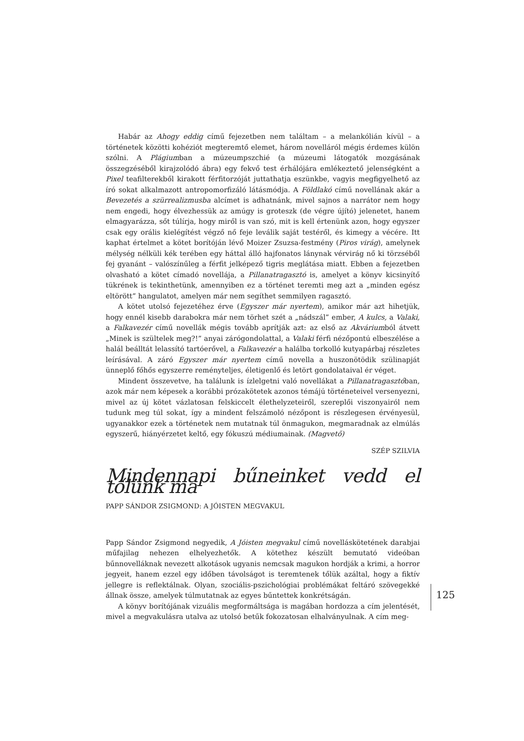Habár az Ahogy eddig című fejezetben nem találtam – a melankólián kívül – a történetek közötti kohéziót megteremtő elemet, három novelláról mégis érdemes külön szólni. A Plágiumban a múzeumpszchié (a múzeumi látogatók mozgásának összegzéséből kirajzolódó ábra) egy fekvő test érhálójára emlékeztető jelenségként a Pixel teafilterekből kirakott férfitorzóját juttathatja eszünkbe, vagyis megfigyelhető az író sokat alkalmazott antropomorfizáló látásmódja. A Földlakó című novellának akár a Bevezetés a szürrealizmusba alcímet is adhatnánk, mivel sajnos a narrátor nem hogy nem engedi, hogy élvezhessük az amúgy is groteszk (de végre újító) jelenetet, hanem elmagyarázza, sőt túlírja, hogy miről is van szó, mit is kell értenünk azon, hogy egyszer csak egy orális kielégítést végző nő feje leválik saját testéről, és kimegy a vécére. Itt kaphat értelmet a kötet borítóján lévő Moizer Zsuzsa-festmény (Piros virág), amelynek mélység nélküli kék terében egy háttal álló hajfonatos lánynak vérvirág nő ki törzséből fej gyanánt – valószínűleg a férfit jelképező tigris meglátása miatt. Ebben a fejezetben olvasható a kötet címadó novellája, a Pillanatragasztó is, amelyet a könyv kicsinyítő tükrének is tekinthetünk, amennyiben ez a történet teremti meg azt a „minden egész eltörött” hangulatot, amelyen már nem segíthet semmilyen ragasztó.
A kötet utolsó fejezetéhez érve (Egyszer már nyertem), amikor már azt hihetjük, hogy ennél kisebb darabokra már nem törhet szét a „nádszál” ember, A kulcs, a Valaki, a Falkavezér című novellák mégis tovább aprítják azt: az első az Akváriumból átvett „Minek is szültelek meg?!” anyai zárógondolattal, a Valaki férfi nézőpontú elbeszélése a halál beálltát lelassító tartóerővel, a Falkavezér a halálba torkolló kutyapárbaj részletes leírásával. A záró Egyszer már nyertem című novella a huszonötödik szülinapját ünneplő főhős egyszerre reményteljes, életigenlő és letört gondolataival ér véget.
Mindent összevetve, ha találunk is ízlelgetni való novellákat a Pillanatragasztóban, azok már nem képesek a korábbi prózakötetek azonos témájú történeteivel versenyezni, mivel az új kötet vázlatosan felskiccelt élethelyzeteiről, szereplői viszonyairól nem tudunk meg túl sokat, így a mindent felszámoló nézőpont is részlegesen érvényesül, ugyanakkor ezek a történetek nem mutatnak túl önmagukon, megmaradnak az elmúlás egyszerű, hiányérzetet keltő, egy fókuszú médiumainak. (Magvető)
SZÉP SZILVIA
Mindennapi bűneinket vedd el tőlünk ma
PAPP SÁNDOR ZSIGMOND: A JÓISTEN MEGVAKUL
Papp Sándor Zsigmond negyedik, A Jóisten megvakul című novelláskötetének darabjai műfajilag nehezen elhelyezhetők. A kötethez készült bemutató videóban bűnnovelláknak nevezett alkotások ugyanis nemcsak magukon hordják a krimi, a horror jegyeit, hanem ezzel egy időben távolságot is teremtenek tőlük azáltal, hogy a fiktív jellegre is reflektálnak. Olyan, szociális-pszichológiai problémákat feltáró szövegekké állnak össze, amelyek túlmutatnak az egyes bűntettek konkrétságán.
A könyv borítójának vizuális megformáltsága is magában hordozza a cím jelentését, mivel a megvakulásra utalva az utolsó betűk fokozatosan elhalványulnak. A cím meg-
125